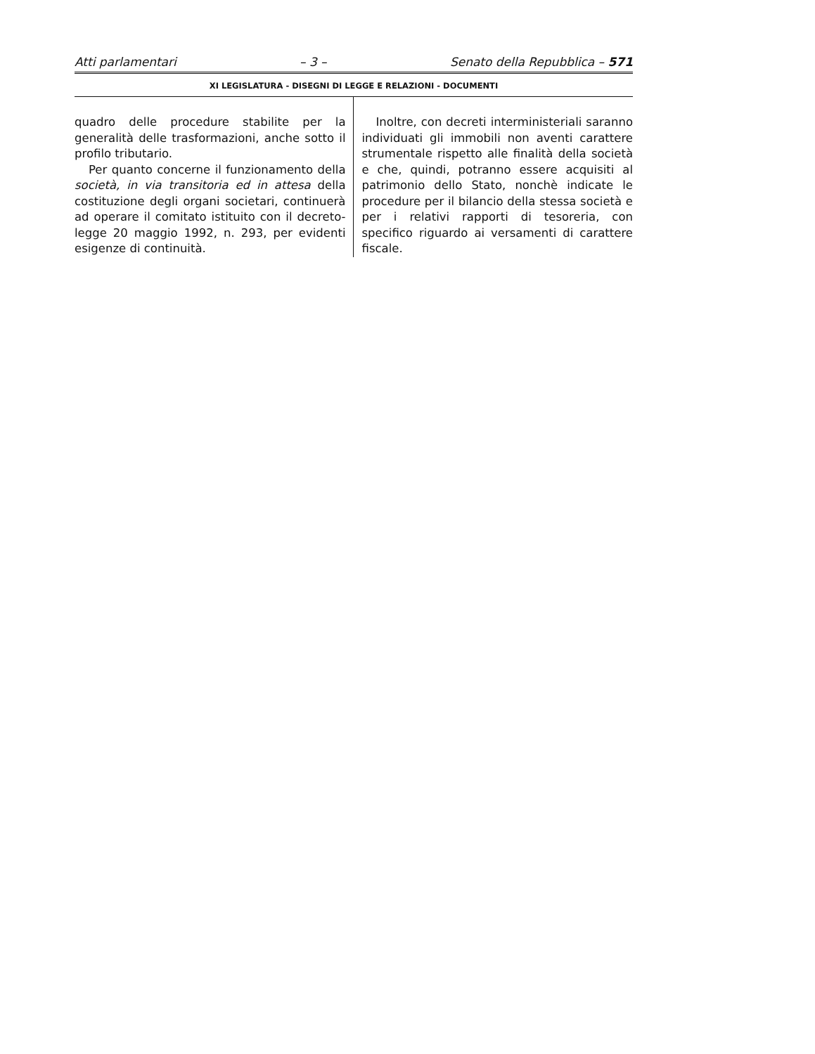Atti parlamentari – 3 – Senato della Repubblica – 571
XI LEGISLATURA - DISEGNI DI LEGGE E RELAZIONI - DOCUMENTI
quadro delle procedure stabilite per la generalità delle trasformazioni, anche sotto il profilo tributario.
Per quanto concerne il funzionamento della società, in via transitoria ed in attesa della costituzione degli organi societari, continuerà ad operare il comitato istituito con il decreto-legge 20 maggio 1992, n. 293, per evidenti esigenze di continuità.
Inoltre, con decreti interministeriali saranno individuati gli immobili non aventi carattere strumentale rispetto alle finalità della società e che, quindi, potranno essere acquisiti al patrimonio dello Stato, nonchè indicate le procedure per il bilancio della stessa società e per i relativi rapporti di tesoreria, con specifico riguardo ai versamenti di carattere fiscale.